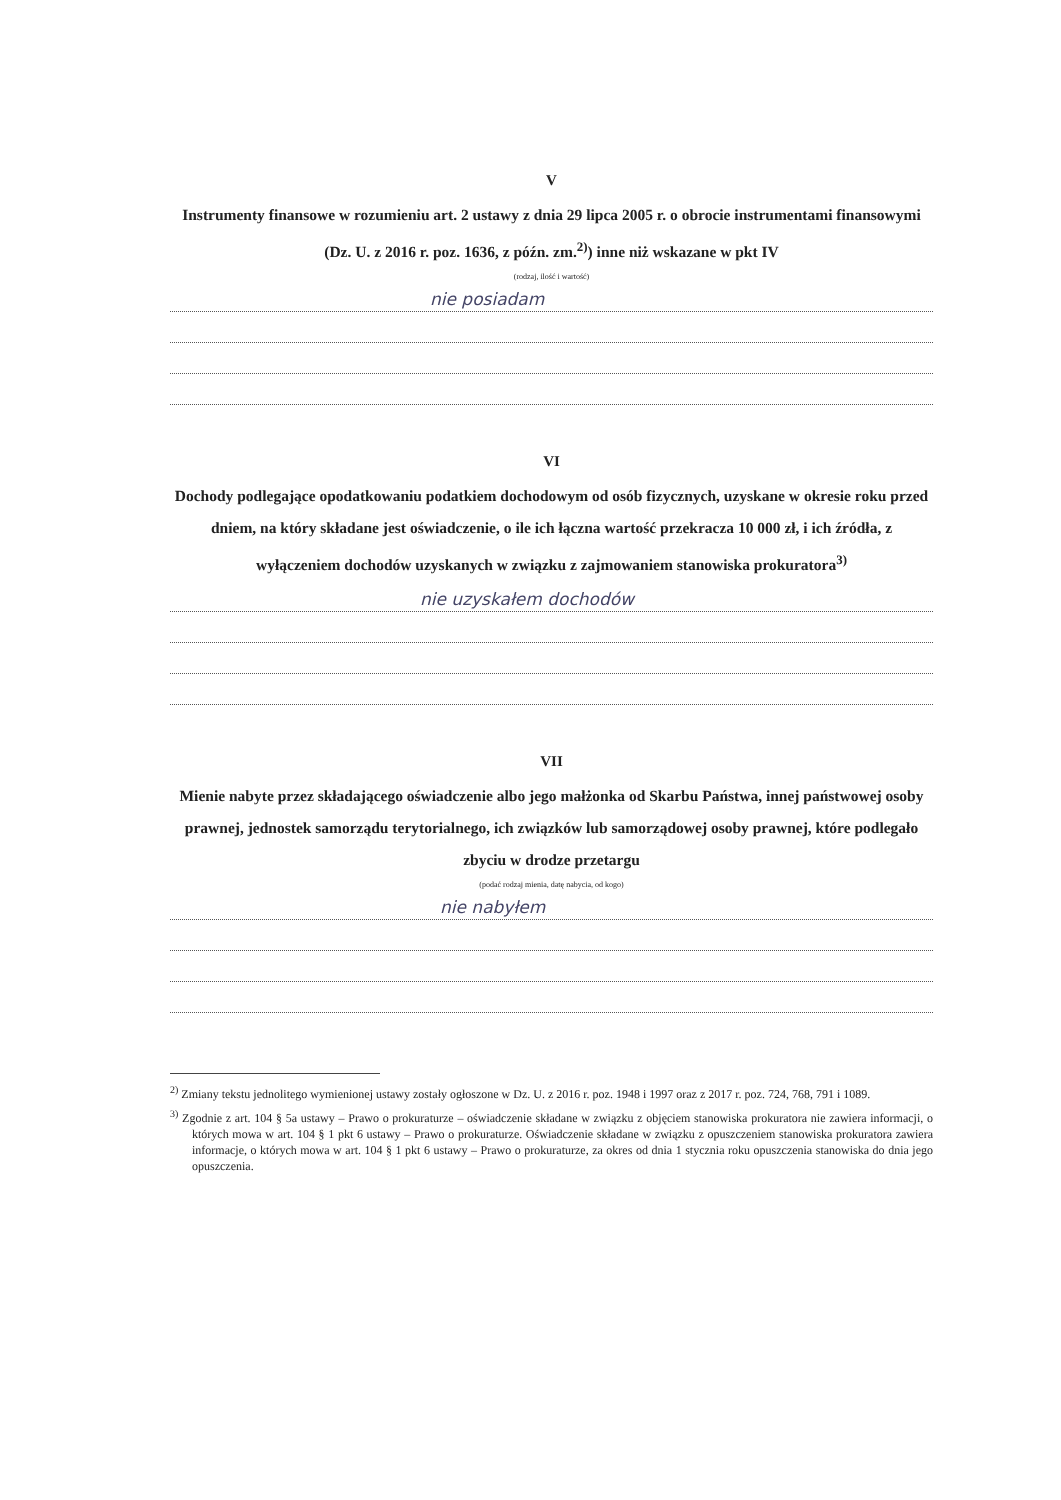V
Instrumenty finansowe w rozumieniu art. 2 ustawy z dnia 29 lipca 2005 r. o obrocie instrumentami finansowymi (Dz. U. z 2016 r. poz. 1636, z późn. zm.<sup>2)</sup>) inne niż wskazane w pkt IV
(rodzaj, ilość i wartość)
nie posiadam
VI
Dochody podlegające opodatkowaniu podatkiem dochodowym od osób fizycznych, uzyskane w okresie roku przed dniem, na który składane jest oświadczenie, o ile ich łączna wartość przekracza 10 000 zł, i ich źródła, z wyłączeniem dochodów uzyskanych w związku z zajmowaniem stanowiska prokuratora<sup>3)</sup>
nie uzyskałem dochodów
VII
Mienie nabyte przez składającego oświadczenie albo jego małżonka od Skarbu Państwa, innej państwowej osoby prawnej, jednostek samorządu terytorialnego, ich związków lub samorządowej osoby prawnej, które podlegało zbyciu w drodze przetargu
(podać rodzaj mienia, datę nabycia, od kogo)
nie nabyłem
<sup>2)</sup> Zmiany tekstu jednolitego wymienionej ustawy zostały ogłoszone w Dz. U. z 2016 r. poz. 1948 i 1997 oraz z 2017 r. poz. 724, 768, 791 i 1089.
<sup>3)</sup> Zgodnie z art. 104 § 5a ustawy – Prawo o prokuraturze – oświadczenie składane w związku z objęciem stanowiska prokuratora nie zawiera informacji, o których mowa w art. 104 § 1 pkt 6 ustawy – Prawo o prokuraturze. Oświadczenie składane w związku z opuszczeniem stanowiska prokuratora zawiera informacje, o których mowa w art. 104 § 1 pkt 6 ustawy – Prawo o prokuraturze, za okres od dnia 1 stycznia roku opuszczenia stanowiska do dnia jego opuszczenia.